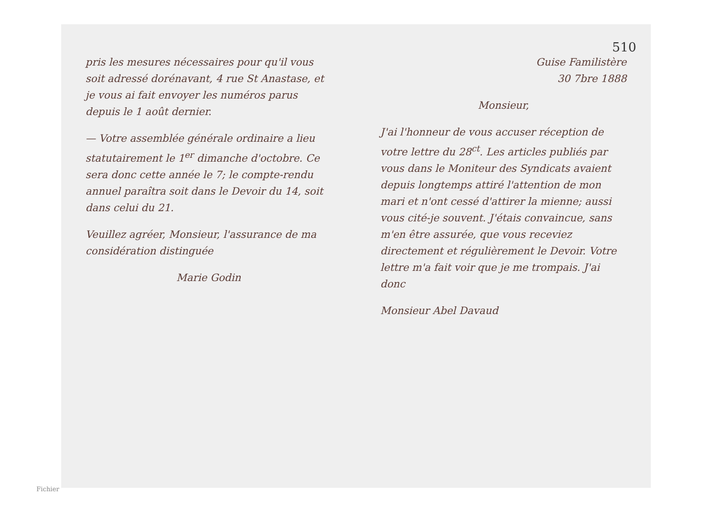pris les mesures nécessaires pour qu'il vous soit adressé dorénavant, 4 rue St Anastase, et je vous ai fait envoyer les numéros parus depuis le 1 août dernier.
— Votre assemblée générale ordinaire a lieu statutairement le 1<sup>er</sup> dimanche d'octobre. Ce sera donc cette année le 7; le compte-rendu annuel paraîtra soit dans le Devoir du 14, soit dans celui du 21.
Veuillez agréer, Monsieur, l'assurance de ma considération distinguée
Marie Godin
Guise Familistère
30 7bre 1888
Monsieur,
J'ai l'honneur de vous accuser réception de votre lettre du 28<sup>ct</sup>. Les articles publiés par vous dans le Moniteur des Syndicats avaient depuis longtemps attiré l'attention de mon mari et n'ont cessé d'attirer la mienne; aussi vous cité-je souvent. J'étais convaincue, sans m'en être assurée, que vous receviez directement et régulièrement le Devoir. Votre lettre m'a fait voir que je me trompais. J'ai donc
Monsieur Abel Davaud
510
Fichier